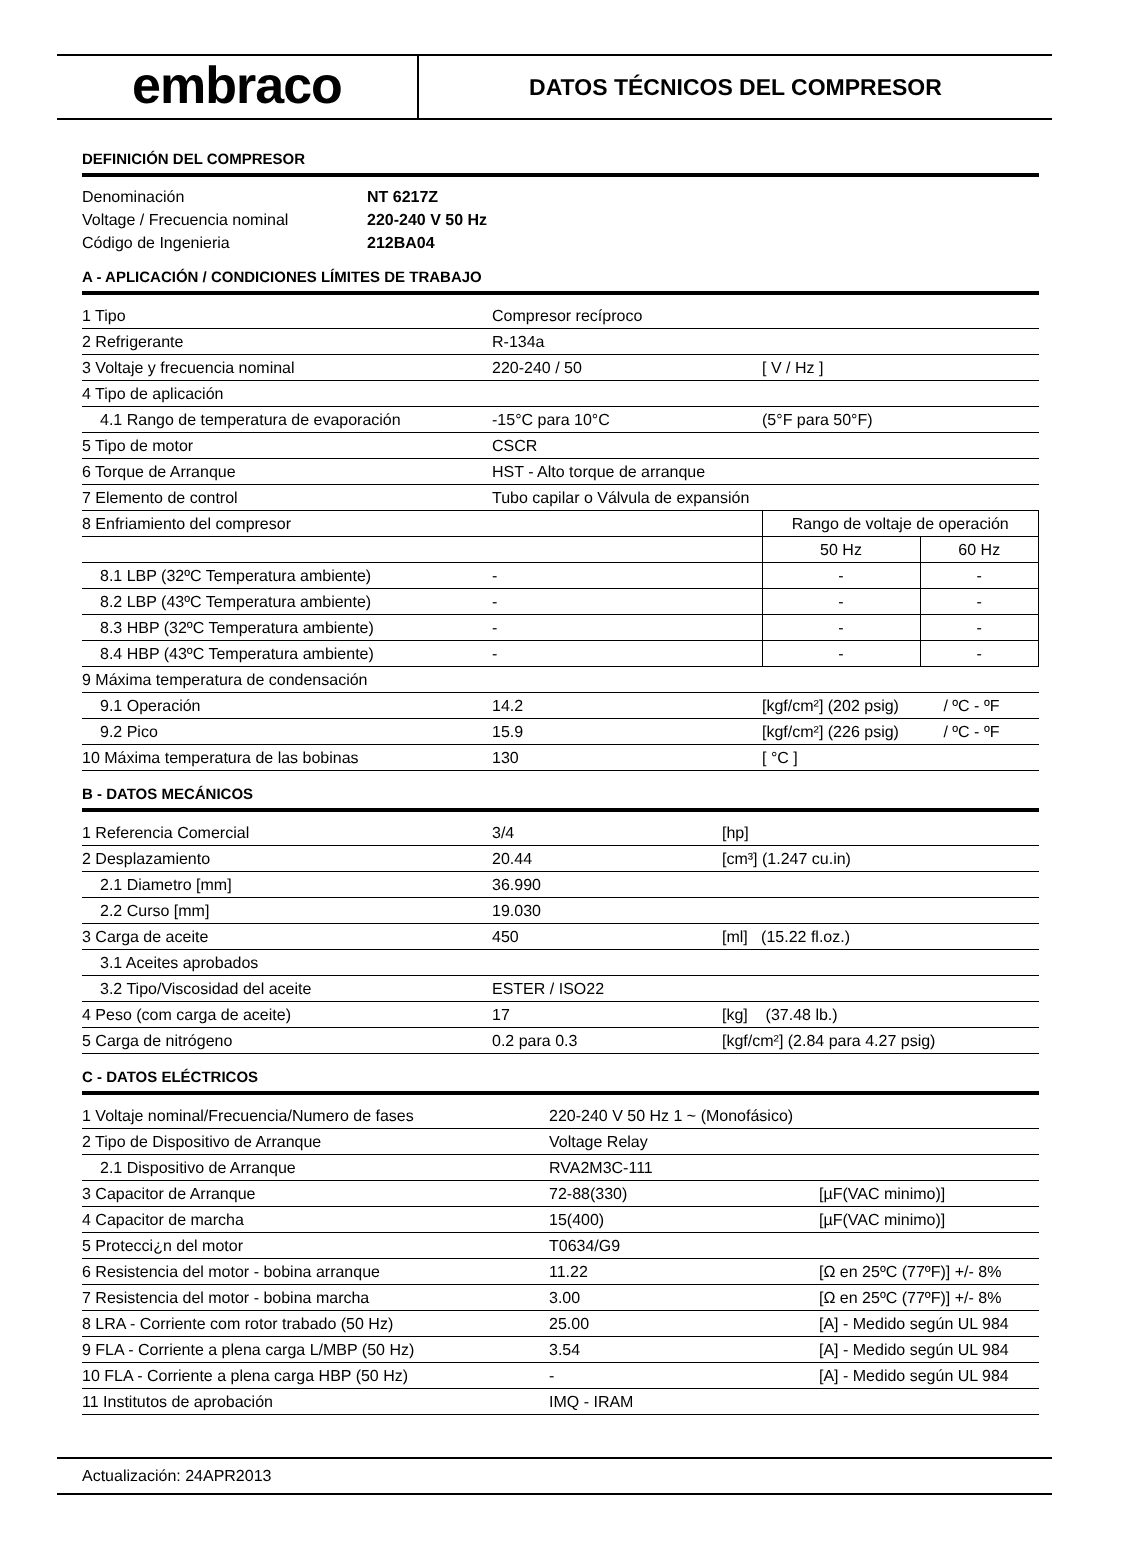embraco
DATOS TÉCNICOS DEL COMPRESOR
DEFINICIÓN DEL COMPRESOR
| Denominación | NT 6217Z |
| Voltage / Frecuencia nominal | 220-240 V 50 Hz |
| Código de Ingenieria | 212BA04 |
A - APLICACIÓN / CONDICIONES LÍMITES DE TRABAJO
| 1 Tipo | Compresor recíproco | | |
| 2 Refrigerante | R-134a | | |
| 3 Voltaje y frecuencia nominal | 220-240 / 50 | [ V / Hz ] | |
| 4 Tipo de aplicación | | | |
| 4.1 Rango de temperatura de evaporación | -15°C para 10°C | (5°F para 50°F) | |
| 5 Tipo de motor | CSCR | | |
| 6 Torque de Arranque | HST - Alto torque de arranque | | |
| 7 Elemento de control | Tubo capilar o Válvula de expansión | | |
| 8 Enfriamiento del compresor | | Rango de voltaje de operación | |
| | | 50 Hz | 60 Hz |
| 8.1 LBP (32ºC Temperatura ambiente) | - | - | - |
| 8.2 LBP (43ºC Temperatura ambiente) | - | - | - |
| 8.3 HBP (32ºC Temperatura ambiente) | - | - | - |
| 8.4 HBP (43ºC Temperatura ambiente) | - | - | - |
| 9 Máxima temperatura de condensación | | | |
| 9.1 Operación | 14.2 | [kgf/cm²] (202 psig) / ºC - ºF | |
| 9.2 Pico | 15.9 | [kgf/cm²] (226 psig) / ºC - ºF | |
| 10 Máxima temperatura de las bobinas | 130 | [ °C ] | |
B - DATOS MECÁNICOS
| 1 Referencia Comercial | 3/4 | [hp] |
| 2 Desplazamiento | 20.44 | [cm³] (1.247 cu.in) |
| 2.1 Diametro [mm] | 36.990 | |
| 2.2 Curso [mm] | 19.030 | |
| 3 Carga de aceite | 450 | [ml] (15.22 fl.oz.) |
| 3.1 Aceites aprobados | | |
| 3.2 Tipo/Viscosidad del aceite | ESTER / ISO22 | |
| 4 Peso (com carga de aceite) | 17 | [kg] (37.48 lb.) |
| 5 Carga de nitrógeno | 0.2 para 0.3 | [kgf/cm²] (2.84 para 4.27 psig) |
C - DATOS ELÉCTRICOS
| 1 Voltaje nominal/Frecuencia/Numero de fases | 220-240 V 50 Hz 1 ~ (Monofásico) | |
| 2 Tipo de Dispositivo de Arranque | Voltage Relay | |
| 2.1 Dispositivo de Arranque | RVA2M3C-111 | |
| 3 Capacitor de Arranque | 72-88(330) | [µF(VAC minimo)] |
| 4 Capacitor de marcha | 15(400) | [µF(VAC minimo)] |
| 5 Protecci¿n del motor | T0634/G9 | |
| 6 Resistencia del motor - bobina arranque | 11.22 | [Ω en 25ºC (77ºF)] +/- 8% |
| 7 Resistencia del motor - bobina marcha | 3.00 | [Ω en 25ºC (77ºF)] +/- 8% |
| 8 LRA - Corriente com rotor trabado (50 Hz) | 25.00 | [A] - Medido según UL 984 |
| 9 FLA - Corriente a plena carga L/MBP (50 Hz) | 3.54 | [A] - Medido según UL 984 |
| 10 FLA - Corriente a plena carga HBP (50 Hz) | - | [A] - Medido según UL 984 |
| 11 Institutos de aprobación | IMQ - IRAM | |
Actualización: 24APR2013